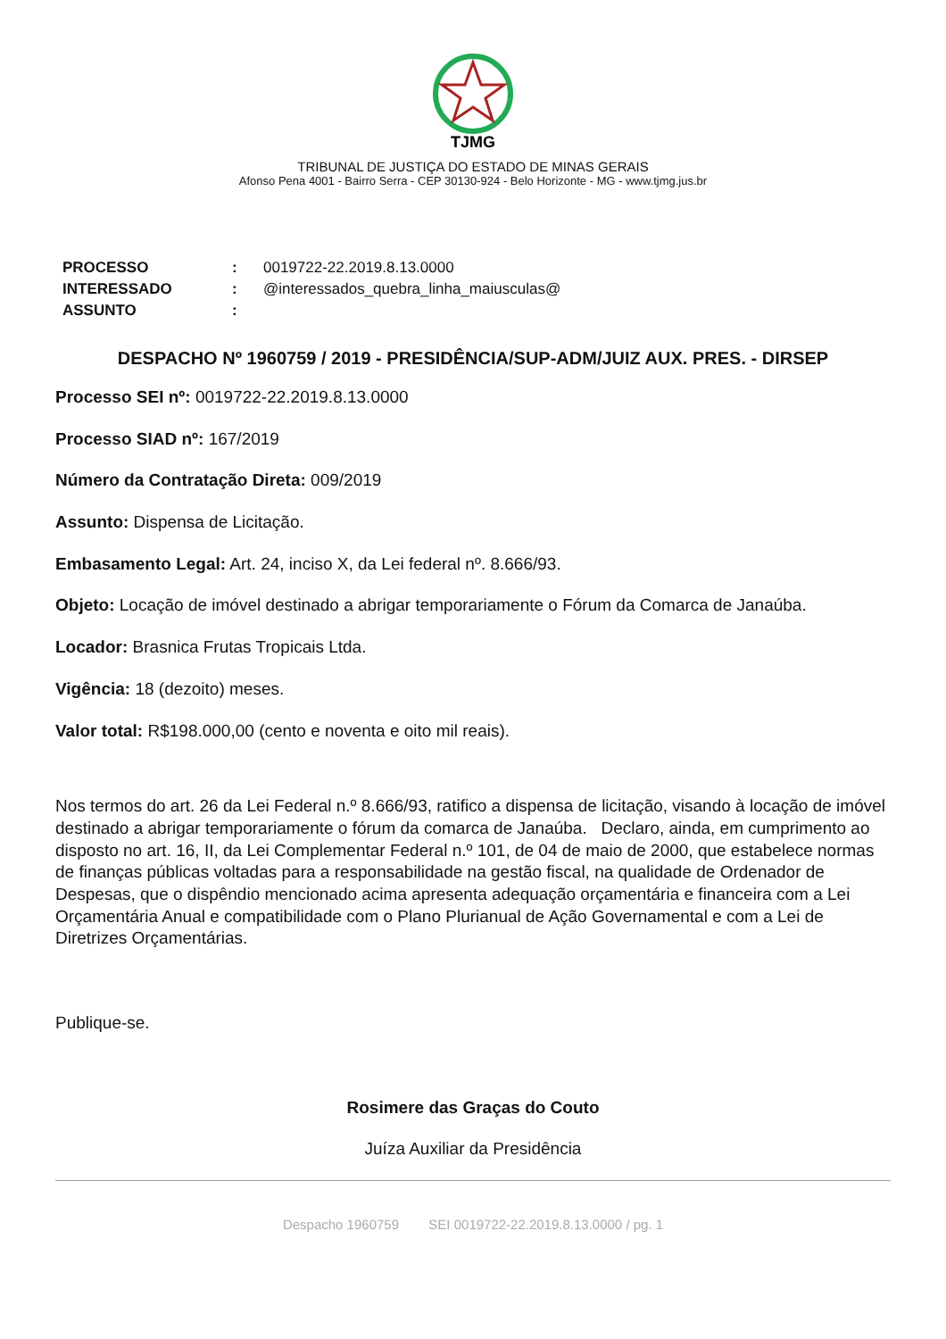TJMG
TRIBUNAL DE JUSTIÇA DO ESTADO DE MINAS GERAIS
Afonso Pena 4001 - Bairro Serra - CEP 30130-924 - Belo Horizonte - MG - www.tjmg.jus.br
| PROCESSO | : | 0019722-22.2019.8.13.0000 |
| INTERESSADO | : | @interessados_quebra_linha_maiusculas@ |
| ASSUNTO | : | |
DESPACHO Nº 1960759 / 2019 - PRESIDÊNCIA/SUP-ADM/JUIZ AUX. PRES. - DIRSEP
Processo SEI nº: 0019722-22.2019.8.13.0000
Processo SIAD nº: 167/2019
Número da Contratação Direta: 009/2019
Assunto: Dispensa de Licitação.
Embasamento Legal: Art. 24, inciso X, da Lei federal nº. 8.666/93.
Objeto: Locação de imóvel destinado a abrigar temporariamente o Fórum da Comarca de Janaúba.
Locador: Brasnica Frutas Tropicais Ltda.
Vigência: 18 (dezoito) meses.
Valor total: R$198.000,00 (cento e noventa e oito mil reais).
Nos termos do art. 26 da Lei Federal n.º 8.666/93, ratifico a dispensa de licitação, visando à locação de imóvel destinado a abrigar temporariamente o fórum da comarca de Janaúba. Declaro, ainda, em cumprimento ao disposto no art. 16, II, da Lei Complementar Federal n.º 101, de 04 de maio de 2000, que estabelece normas de finanças públicas voltadas para a responsabilidade na gestão fiscal, na qualidade de Ordenador de Despesas, que o dispêndio mencionado acima apresenta adequação orçamentária e financeira com a Lei Orçamentária Anual e compatibilidade com o Plano Plurianual de Ação Governamental e com a Lei de Diretrizes Orçamentárias.
Publique-se.
Rosimere das Graças do Couto
Juíza Auxiliar da Presidência
Despacho 1960759 SEI 0019722-22.2019.8.13.0000 / pg. 1